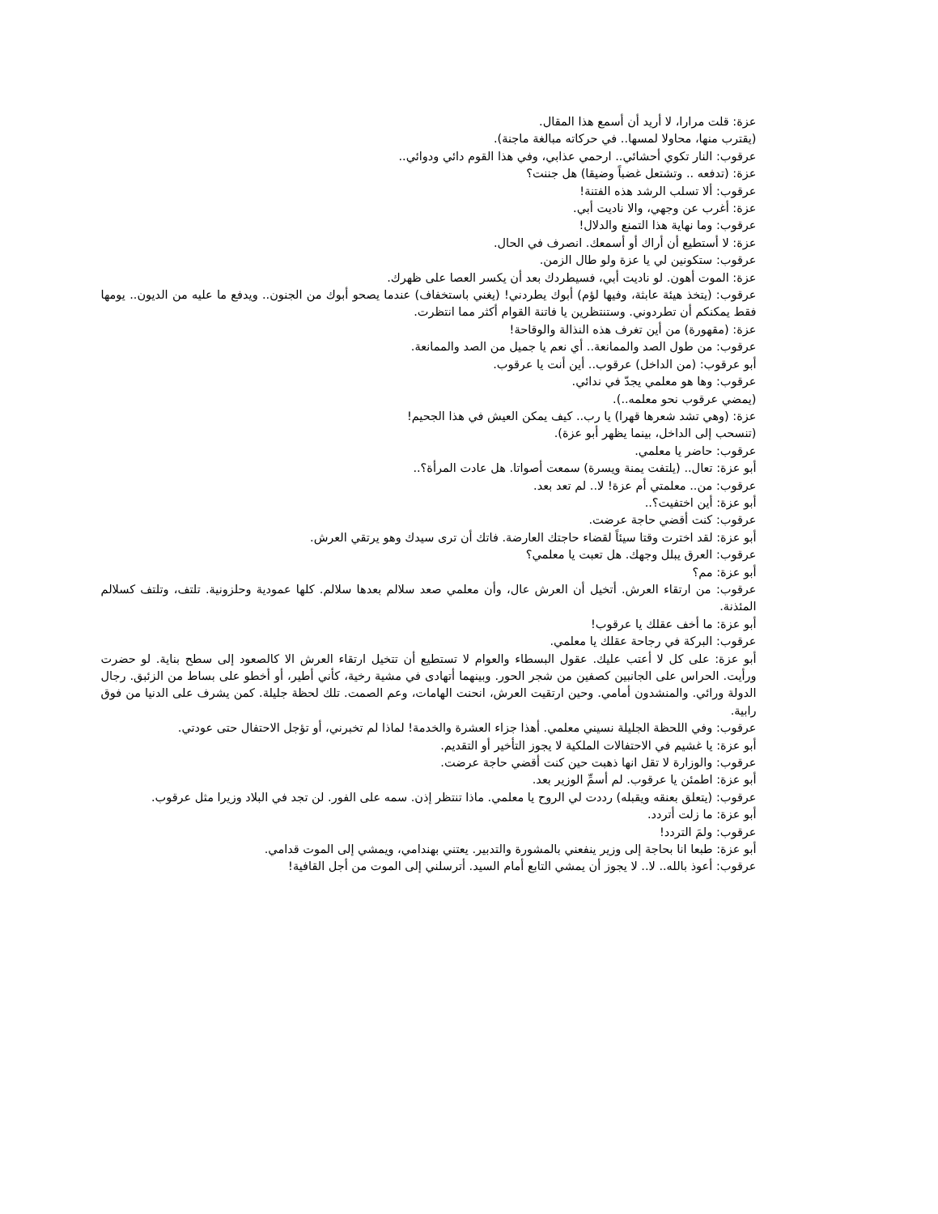عزة: قلت مرارا، لا أريد أن أسمع هذا المقال.
(يقترب منها، محاولا لمسها.. في حركاته مبالغة ماجنة).
عرقوب: النار تكوي أحشائي.. ارحمي عذابي، وفي هذا القوم دائي ودوائي..
عزة: (تدفعه .. وتشتعل غضباً وضيقا) هل جننت؟
عرقوب: ألا تسلب الرشد هذه الفتنة!
عزة: أغرب عن وجهي، والا ناديت أبي.
عرقوب: وما نهاية هذا التمنع والدلال!
عزة: لا أستطيع أن أراك أو أسمعك. انصرف في الحال.
عرقوب: ستكونين لي يا عزة ولو طال الزمن.
عزة: الموت أهون. لو ناديت أبي، فسيطردك بعد أن يكسر العصا على ظهرك.
عرقوب: (يتخذ هيئة عابثة، وفيها لؤم) أبوك يطردني! (يغني باستخفاف) عندما يصحو أبوك من الجنون.. ويدفع ما عليه من الديون.. يومها فقط يمكنكم أن تطردوني. وستنتظرين يا فاتنة القوام أكثر مما انتظرت.
عزة: (مقهورة) من أين تغرف هذه النذالة والوقاحة!
عرقوب: من طول الصد والممانعة.. أي نعم يا جميل من الصد والممانعة.
أبو عرقوب: (من الداخل) عرقوب.. أين أنت يا عرقوب.
عرقوب: وها هو معلمي يجدّ في ندائي.
(يمضي عرقوب نحو معلمه..).
عزة: (وهي تشد شعرها قهرا) يا رب.. كيف يمكن العيش في هذا الجحيم!
(تنسحب إلى الداخل، بينما يظهر أبو عزة).
عرقوب: حاضر يا معلمي.
أبو عزة: تعال.. (يلتفت يمنة ويسرة) سمعت أصواتا. هل عادت المرأة؟..
عرقوب: من.. معلمتي أم عزة! لا.. لم تعد بعد.
أبو عزة: أين اختفيت؟..
عرقوب: كنت أقضي حاجة عرضت.
أبو عزة: لقد اخترت وقتا سيئاً لقضاء حاجتك العارضة. فاتك أن ترى سيدك وهو يرتقي العرش.
عرقوب: العرق يبلل وجهك. هل تعبت يا معلمي؟
أبو عزة: مم؟
عرقوب: من ارتقاء العرش. أتخيل أن العرش عال، وأن معلمي صعد سلالم بعدها سلالم. كلها عمودية وحلزونية. تلتف، وتلتف كسلالم المئذنة.
أبو عزة: ما أخف عقلك يا عرقوب!
عرقوب: البركة في رجاحة عقلك يا معلمي.
أبو عزة: على كل لا أعتب عليك. عقول البسطاء والعوام لا تستطيع أن تتخيل ارتقاء العرش الا كالصعود إلى سطح بناية. لو حضرت ورأيت. الحراس على الجانبين كصفين من شجر الحور. وبينهما أتهادى في مشية رخية، كأني أطير، أو أخطو على بساط من الزئبق. رجال الدولة ورائي. والمنشدون أمامي. وحين ارتقيت العرش، انحنت الهامات، وعم الصمت. تلك لحظة جليلة. كمن يشرف على الدنيا من فوق رابية.
عرقوب: وفي اللحظة الجليلة نسيني معلمي. أهذا جزاء العشرة والخدمة! لماذا لم تخبرني، أو تؤجل الاحتفال حتى عودتي.
أبو عزة: يا غشيم في الاحتفالات الملكية لا يجوز التأخير أو التقديم.
عرقوب: والوزارة لا تقل انها ذهبت حين كنت أقضي حاجة عرضت.
أبو عزة: اطمئن يا عرقوب. لم أسمِّ الوزير بعد.
عرقوب: (يتعلق بعنقه ويقبله) رددت لي الروح يا معلمي. ماذا تنتظر إذن. سمه على الفور. لن تجد في البلاد وزيرا مثل عرقوب.
أبو عزة: ما زلت أتردد.
عرقوب: ولمَ التردد!
أبو عزة: طبعا انا بحاجة إلى وزير ينفعني بالمشورة والتدبير. يعتني بهندامي، ويمشي إلى الموت قدامي.
عرقوب: أعوذ بالله.. لا.. لا يجوز أن يمشي التابع أمام السيد. أترسلني إلى الموت من أجل القافية!